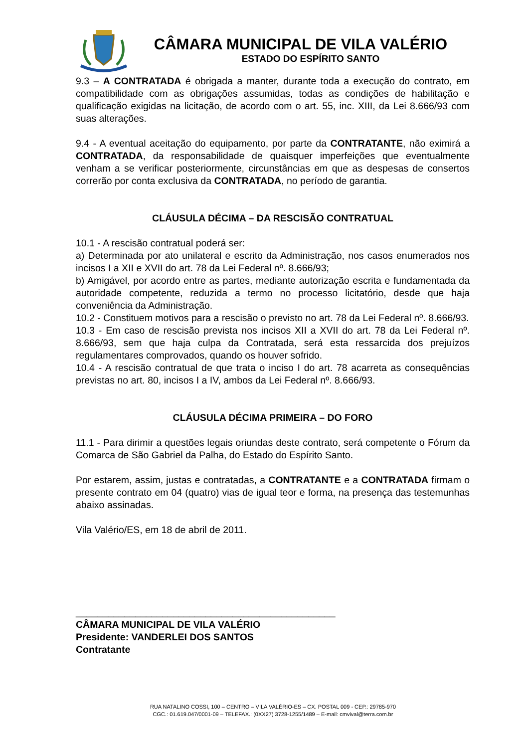CÂMARA MUNICIPAL DE VILA VALÉRIO
ESTADO DO ESPÍRITO SANTO
9.3 – A CONTRATADA é obrigada a manter, durante toda a execução do contrato, em compatibilidade com as obrigações assumidas, todas as condições de habilitação e qualificação exigidas na licitação, de acordo com o art. 55, inc. XIII, da Lei 8.666/93 com suas alterações.
9.4 - A eventual aceitação do equipamento, por parte da CONTRATANTE, não eximirá a CONTRATADA, da responsabilidade de quaisquer imperfeições que eventualmente venham a se verificar posteriormente, circunstâncias em que as despesas de consertos correrão por conta exclusiva da CONTRATADA, no período de garantia.
CLÁUSULA DÉCIMA – DA RESCISÃO CONTRATUAL
10.1 - A rescisão contratual poderá ser:
a) Determinada por ato unilateral e escrito da Administração, nos casos enumerados nos incisos I a XII e XVII do art. 78 da Lei Federal nº. 8.666/93;
b) Amigável, por acordo entre as partes, mediante autorização escrita e fundamentada da autoridade competente, reduzida a termo no processo licitatório, desde que haja conveniência da Administração.
10.2 - Constituem motivos para a rescisão o previsto no art. 78 da Lei Federal nº. 8.666/93.
10.3 - Em caso de rescisão prevista nos incisos XII a XVII do art. 78 da Lei Federal nº. 8.666/93, sem que haja culpa da Contratada, será esta ressarcida dos prejuízos regulamentares comprovados, quando os houver sofrido.
10.4 - A rescisão contratual de que trata o inciso I do art. 78 acarreta as consequências previstas no art. 80, incisos I a IV, ambos da Lei Federal nº. 8.666/93.
CLÁUSULA DÉCIMA PRIMEIRA – DO FORO
11.1 - Para dirimir a questões legais oriundas deste contrato, será competente o Fórum da Comarca de São Gabriel da Palha, do Estado do Espírito Santo.
Por estarem, assim, justas e contratadas, a CONTRATANTE e a CONTRATADA firmam o presente contrato em 04 (quatro) vias de igual teor e forma, na presença das testemunhas abaixo assinadas.
Vila Valério/ES, em 18 de abril de 2011.
________________________________________________
CÂMARA MUNICIPAL DE VILA VALÉRIO
Presidente: VANDERLEI DOS SANTOS
Contratante
RUA NATALINO COSSI, 100 – CENTRO – VILA VALÉRIO-ES – CX. POSTAL 009 - CEP.: 29785-970
CGC.: 01.619.047/0001-09 – TELEFAX.: (0XX27) 3728-1255/1489 – E-mail: cmvival@terra.com.br